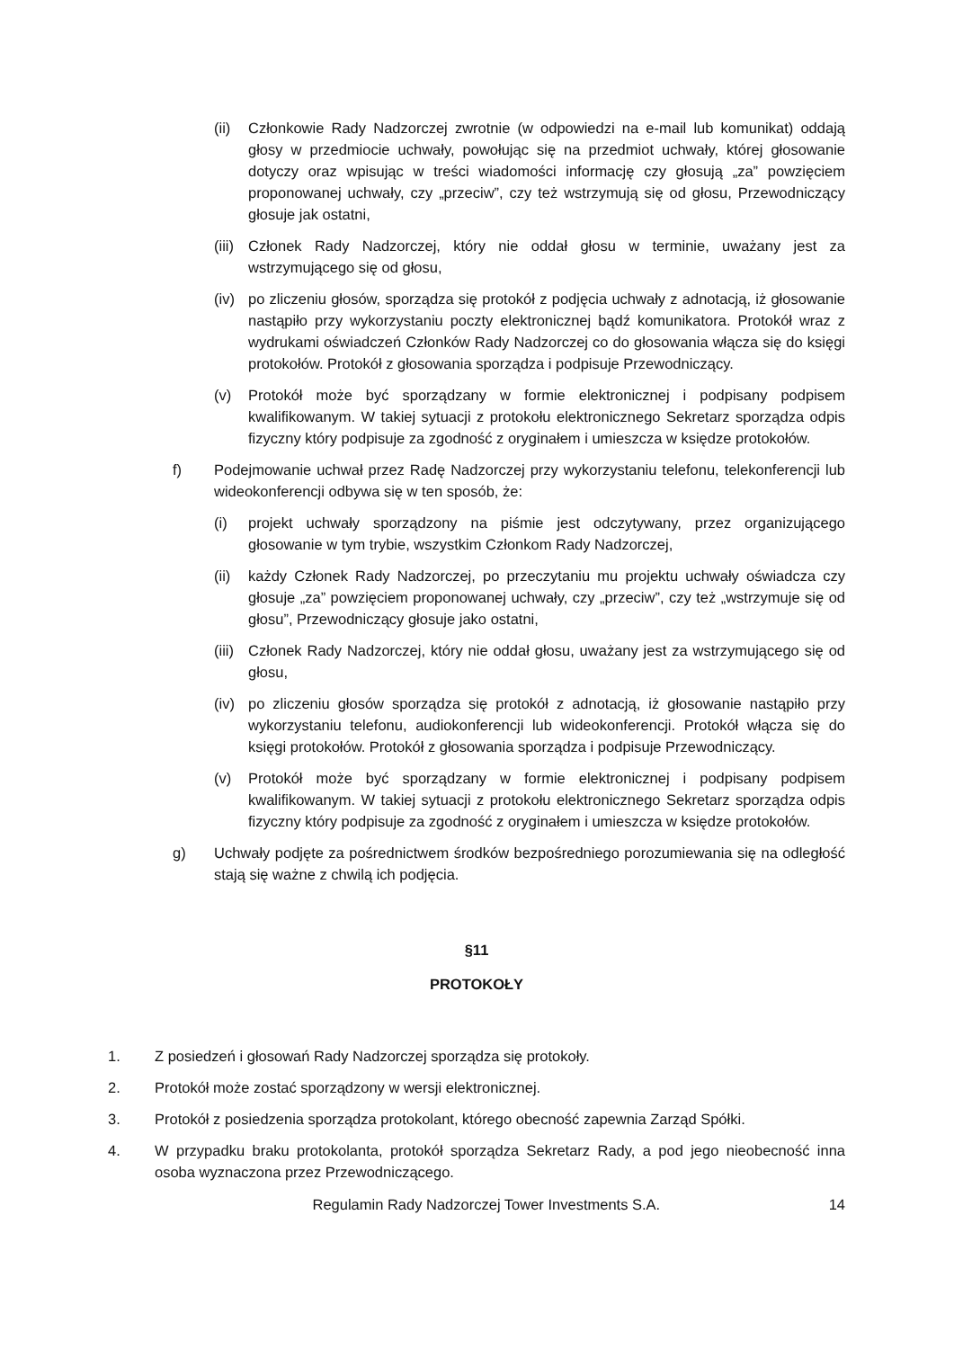(ii) Członkowie Rady Nadzorczej zwrotnie (w odpowiedzi na e-mail lub komunikat) oddają głosy w przedmiocie uchwały, powołując się na przedmiot uchwały, której głosowanie dotyczy oraz wpisując w treści wiadomości informację czy głosują „za” powzięciem proponowanej uchwały, czy „przeciw”, czy też wstrzymują się od głosu, Przewodniczący głosuje jak ostatni,
(iii) Członek Rady Nadzorczej, który nie oddał głosu w terminie, uważany jest za wstrzymującego się od głosu,
(iv) po zliczeniu głosów, sporządza się protokół z podjęcia uchwały z adnotacją, iż głosowanie nastąpiło przy wykorzystaniu poczty elektronicznej bądź komunikatora. Protokół wraz z wydrukami oświadczeń Członków Rady Nadzorczej co do głosowania włącza się do księgi protokołów. Protokół z głosowania sporządza i podpisuje Przewodniczący.
(v) Protokół może być sporządzany w formie elektronicznej i podpisany podpisem kwalifikowanym. W takiej sytuacji z protokołu elektronicznego Sekretarz sporządza odpis fizyczny który podpisuje za zgodność z oryginałem i umieszcza w księdze protokołów.
f) Podejmowanie uchwał przez Radę Nadzorczej przy wykorzystaniu telefonu, telekonferencji lub wideokonferencji odbywa się w ten sposób, że:
(i) projekt uchwały sporządzony na piśmie jest odczytywany, przez organizującego głosowanie w tym trybie, wszystkim Członkom Rady Nadzorczej,
(ii) każdy Członek Rady Nadzorczej, po przeczytaniu mu projektu uchwały oświadcza czy głosuje „za” powzięciem proponowanej uchwały, czy „przeciw”, czy też „wstrzymuje się od głosu”, Przewodniczący głosuje jako ostatni,
(iii) Członek Rady Nadzorczej, który nie oddał głosu, uważany jest za wstrzymującego się od głosu,
(iv) po zliczeniu głosów sporządza się protokół z adnotacją, iż głosowanie nastąpiło przy wykorzystaniu telefonu, audiokonferencji lub wideokonferencji. Protokół włącza się do księgi protokołów. Protokół z głosowania sporządza i podpisuje Przewodniczący.
(v) Protokół może być sporządzany w formie elektronicznej i podpisany podpisem kwalifikowanym. W takiej sytuacji z protokołu elektronicznego Sekretarz sporządza odpis fizyczny który podpisuje za zgodność z oryginałem i umieszcza w księdze protokołów.
g) Uchwały podjęte za pośrednictwem środków bezpośredniego porozumiewania się na odległość stają się ważne z chwilą ich podjęcia.
§11
PROTOKOŁY
1. Z posiedzeń i głosowań Rady Nadzorczej sporządza się protokoły.
2. Protokół może zostać sporządzony w wersji elektronicznej.
3. Protokół z posiedzenia sporządza protokolant, którego obecność zapewnia Zarząd Spółki.
4. W przypadku braku protokolanta, protokół sporządza Sekretarz Rady, a pod jego nieobecność inna osoba wyznaczona przez Przewodniczącego.
Regulamin Rady Nadzorczej Tower Investments S.A. 14